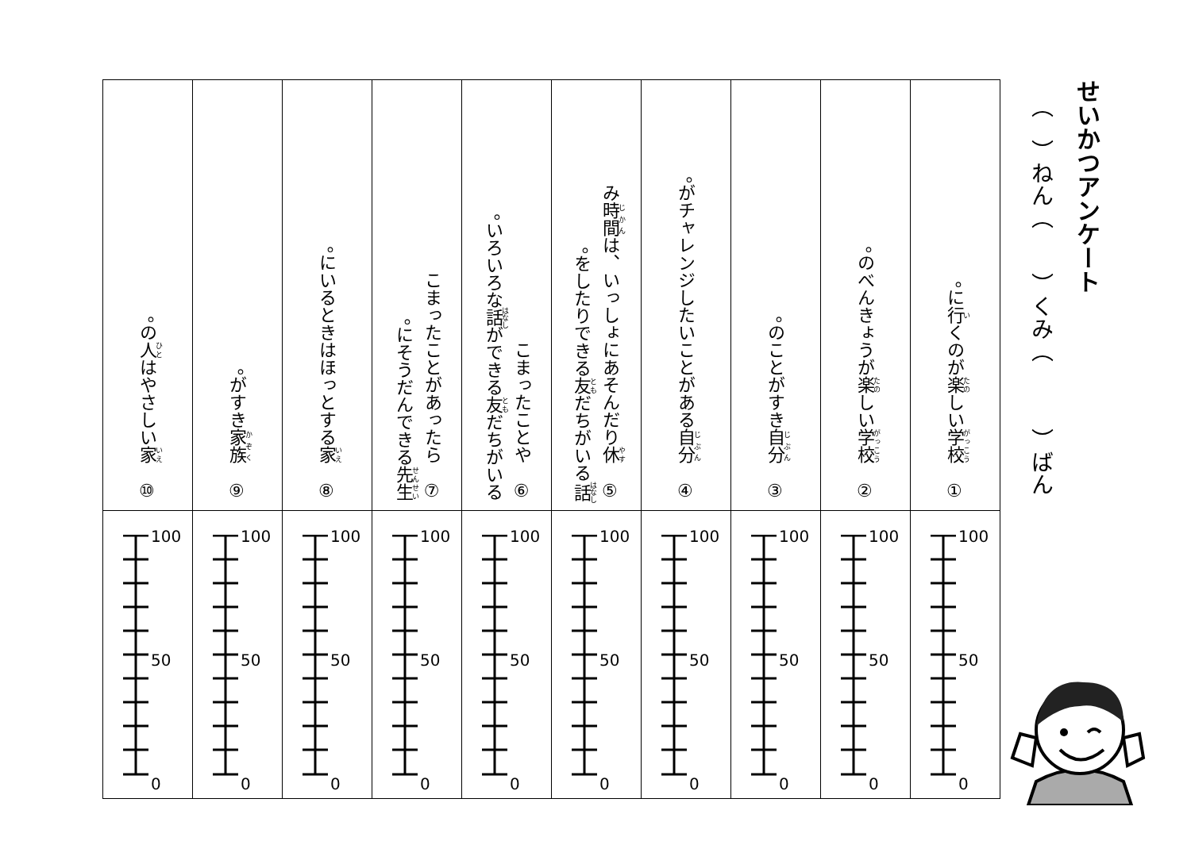せいかつアンケート
（　）ねん（　　）くみ（　　　）ばん
| ① 学校 に 行 くのが 楽 しい。 | ② 学校 のべんきょうが 楽 しい。 | ③ 自分 のことがすき。 | ④ 自分 がチャレンジしたいことがある。 | ⑤ 休 み 時間 は、いっしょにあそんだり 話 をしたりできる 友 だちがいる。 | ⑥ こまったことや いろいろな 話 ができる 友 だちがいる。 | ⑦ こまったことがあったら 先生 にそうだんできる。 | ⑧ 家 にいるときはほっとする。 | ⑨ 家族 がすき。 | ⑩ 家 の 人 はやさしい。 |
| 100 50 0 | 100 50 0 | 100 50 0 | 100 50 0 | 100 50 0 | 100 50 0 | 100 50 0 | 100 50 0 | 100 50 0 | 100 50 0 |